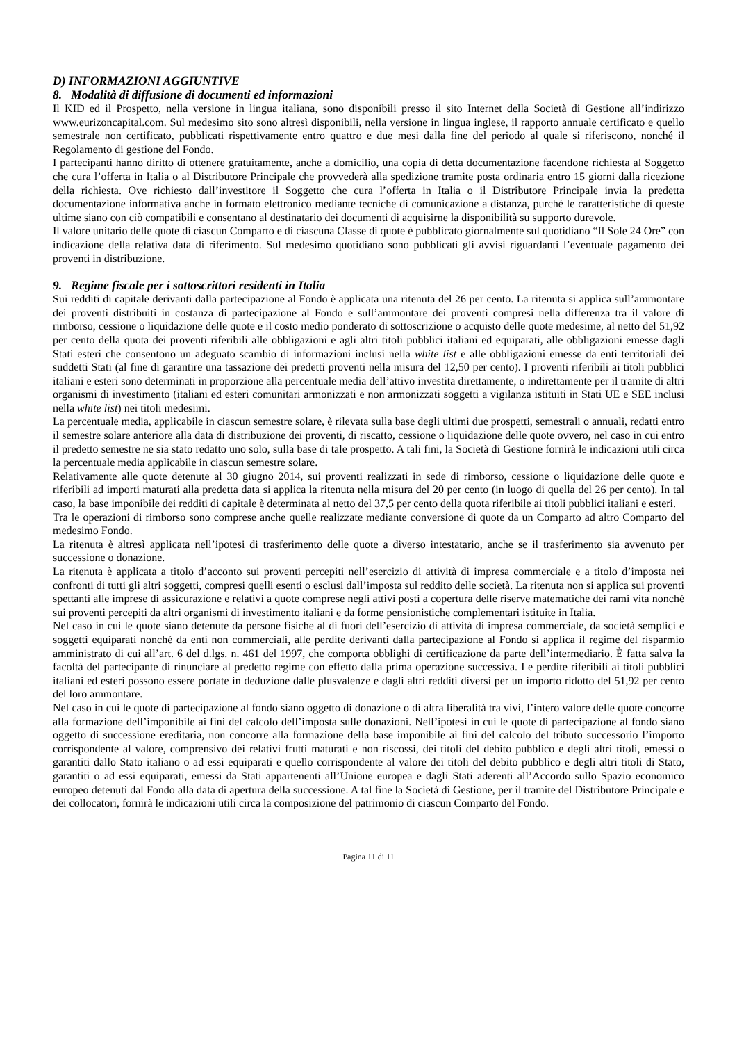D) INFORMAZIONI AGGIUNTIVE
8. Modalità di diffusione di documenti ed informazioni
Il KID ed il Prospetto, nella versione in lingua italiana, sono disponibili presso il sito Internet della Società di Gestione all’indirizzo www.eurizoncapital.com. Sul medesimo sito sono altresì disponibili, nella versione in lingua inglese, il rapporto annuale certificato e quello semestrale non certificato, pubblicati rispettivamente entro quattro e due mesi dalla fine del periodo al quale si riferiscono, nonché il Regolamento di gestione del Fondo.
I partecipanti hanno diritto di ottenere gratuitamente, anche a domicilio, una copia di detta documentazione facendone richiesta al Soggetto che cura l’offerta in Italia o al Distributore Principale che provvederà alla spedizione tramite posta ordinaria entro 15 giorni dalla ricezione della richiesta. Ove richiesto dall’investitore il Soggetto che cura l’offerta in Italia o il Distributore Principale invia la predetta documentazione informativa anche in formato elettronico mediante tecniche di comunicazione a distanza, purché le caratteristiche di queste ultime siano con ciò compatibili e consentano al destinatario dei documenti di acquisirne la disponibilità su supporto durevole.
Il valore unitario delle quote di ciascun Comparto e di ciascuna Classe di quote è pubblicato giornalmente sul quotidiano “Il Sole 24 Ore” con indicazione della relativa data di riferimento. Sul medesimo quotidiano sono pubblicati gli avvisi riguardanti l’eventuale pagamento dei proventi in distribuzione.
9. Regime fiscale per i sottoscrittori residenti in Italia
Sui redditi di capitale derivanti dalla partecipazione al Fondo è applicata una ritenuta del 26 per cento. La ritenuta si applica sull’ammontare dei proventi distribuiti in costanza di partecipazione al Fondo e sull’ammontare dei proventi compresi nella differenza tra il valore di rimborso, cessione o liquidazione delle quote e il costo medio ponderato di sottoscrizione o acquisto delle quote medesime, al netto del 51,92 per cento della quota dei proventi riferibili alle obbligazioni e agli altri titoli pubblici italiani ed equiparati, alle obbligazioni emesse dagli Stati esteri che consentono un adeguato scambio di informazioni inclusi nella white list e alle obbligazioni emesse da enti territoriali dei suddetti Stati (al fine di garantire una tassazione dei predetti proventi nella misura del 12,50 per cento). I proventi riferibili ai titoli pubblici italiani e esteri sono determinati in proporzione alla percentuale media dell’attivo investita direttamente, o indirettamente per il tramite di altri organismi di investimento (italiani ed esteri comunitari armonizzati e non armonizzati soggetti a vigilanza istituiti in Stati UE e SEE inclusi nella white list) nei titoli medesimi.
La percentuale media, applicabile in ciascun semestre solare, è rilevata sulla base degli ultimi due prospetti, semestrali o annuali, redatti entro il semestre solare anteriore alla data di distribuzione dei proventi, di riscatto, cessione o liquidazione delle quote ovvero, nel caso in cui entro il predetto semestre ne sia stato redatto uno solo, sulla base di tale prospetto. A tali fini, la Società di Gestione fornirà le indicazioni utili circa la percentuale media applicabile in ciascun semestre solare.
Relativamente alle quote detenute al 30 giugno 2014, sui proventi realizzati in sede di rimborso, cessione o liquidazione delle quote e riferibili ad importi maturati alla predetta data si applica la ritenuta nella misura del 20 per cento (in luogo di quella del 26 per cento). In tal caso, la base imponibile dei redditi di capitale è determinata al netto del 37,5 per cento della quota riferibile ai titoli pubblici italiani e esteri.
Tra le operazioni di rimborso sono comprese anche quelle realizzate mediante conversione di quote da un Comparto ad altro Comparto del medesimo Fondo.
La ritenuta è altresì applicata nell’ipotesi di trasferimento delle quote a diverso intestatario, anche se il trasferimento sia avvenuto per successione o donazione.
La ritenuta è applicata a titolo d’acconto sui proventi percepiti nell’esercizio di attività di impresa commerciale e a titolo d’imposta nei confronti di tutti gli altri soggetti, compresi quelli esenti o esclusi dall’imposta sul reddito delle società. La ritenuta non si applica sui proventi spettanti alle imprese di assicurazione e relativi a quote comprese negli attivi posti a copertura delle riserve matematiche dei rami vita nonché sui proventi percepiti da altri organismi di investimento italiani e da forme pensionistiche complementari istituite in Italia.
Nel caso in cui le quote siano detenute da persone fisiche al di fuori dell’esercizio di attività di impresa commerciale, da società semplici e soggetti equiparati nonché da enti non commerciali, alle perdite derivanti dalla partecipazione al Fondo si applica il regime del risparmio amministrato di cui all’art. 6 del d.lgs. n. 461 del 1997, che comporta obblighi di certificazione da parte dell’intermediario. È fatta salva la facoltà del partecipante di rinunciare al predetto regime con effetto dalla prima operazione successiva. Le perdite riferibili ai titoli pubblici italiani ed esteri possono essere portate in deduzione dalle plusvalenze e dagli altri redditi diversi per un importo ridotto del 51,92 per cento del loro ammontare.
Nel caso in cui le quote di partecipazione al fondo siano oggetto di donazione o di altra liberalità tra vivi, l’intero valore delle quote concorre alla formazione dell’imponibile ai fini del calcolo dell’imposta sulle donazioni. Nell’ipotesi in cui le quote di partecipazione al fondo siano oggetto di successione ereditaria, non concorre alla formazione della base imponibile ai fini del calcolo del tributo successorio l’importo corrispondente al valore, comprensivo dei relativi frutti maturati e non riscossi, dei titoli del debito pubblico e degli altri titoli, emessi o garantiti dallo Stato italiano o ad essi equiparati e quello corrispondente al valore dei titoli del debito pubblico e degli altri titoli di Stato, garantiti o ad essi equiparati, emessi da Stati appartenenti all’Unione europea e dagli Stati aderenti all’Accordo sullo Spazio economico europeo detenuti dal Fondo alla data di apertura della successione. A tal fine la Società di Gestione, per il tramite del Distributore Principale e dei collocatori, fornirà le indicazioni utili circa la composizione del patrimonio di ciascun Comparto del Fondo.
Pagina 11 di 11